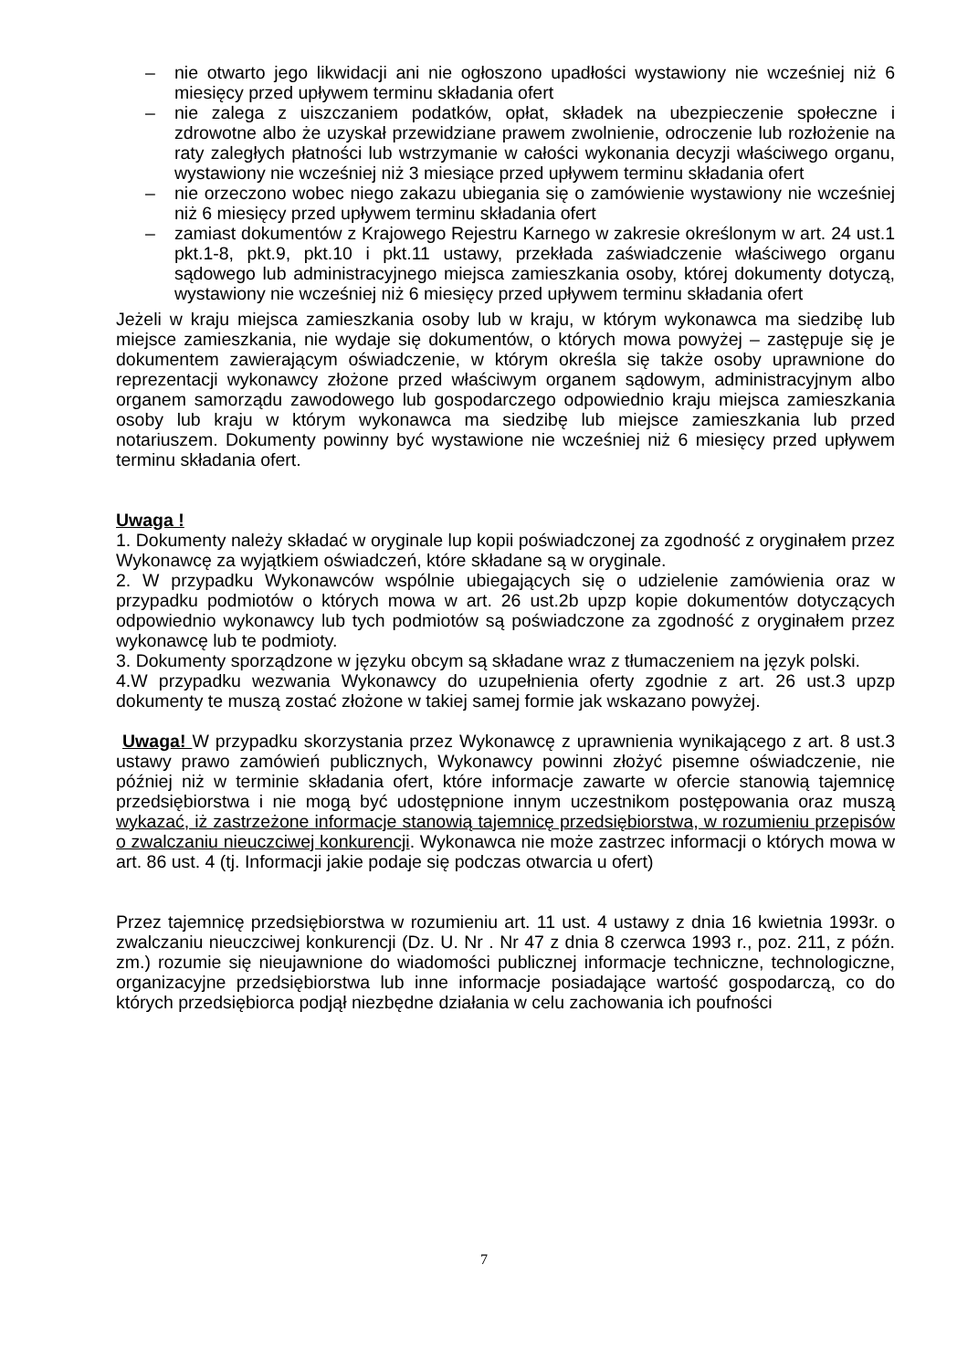– nie otwarto jego likwidacji ani nie ogłoszono upadłości wystawiony nie wcześniej niż 6 miesięcy przed upływem terminu składania ofert
– nie zalega z uiszczaniem podatków, opłat, składek na ubezpieczenie społeczne i zdrowotne albo że uzyskał przewidziane prawem zwolnienie, odroczenie lub rozłożenie na raty zaległych płatności lub wstrzymanie w całości wykonania decyzji właściwego organu, wystawiony nie wcześniej niż 3 miesiące przed upływem terminu składania ofert
– nie orzeczono wobec niego zakazu ubiegania się o zamówienie wystawiony nie wcześniej niż 6 miesięcy przed upływem terminu składania ofert
– zamiast dokumentów z Krajowego Rejestru Karnego w zakresie określonym w art. 24 ust.1 pkt.1-8, pkt.9, pkt.10 i pkt.11 ustawy, przekłada zaświadczenie właściwego organu sądowego lub administracyjnego miejsca zamieszkania osoby, której dokumenty dotyczą, wystawiony nie wcześniej niż 6 miesięcy przed upływem terminu składania ofert
Jeżeli w kraju miejsca zamieszkania osoby lub w kraju, w którym wykonawca ma siedzibę lub miejsce zamieszkania, nie wydaje się dokumentów, o których mowa powyżej – zastępuje się je dokumentem zawierającym oświadczenie, w którym określa się także osoby uprawnione do reprezentacji wykonawcy złożone przed właściwym organem sądowym, administracyjnym albo organem samorządu zawodowego lub gospodarczego odpowiednio kraju miejsca zamieszkania osoby lub kraju w którym wykonawca ma siedzibę lub miejsce zamieszkania lub przed notariuszem. Dokumenty powinny być wystawione nie wcześniej niż 6 miesięcy przed upływem terminu składania ofert.
Uwaga !
1. Dokumenty należy składać w oryginale lup kopii poświadczonej za zgodność z oryginałem przez Wykonawcę za wyjątkiem oświadczeń, które składane są w oryginale.
2. W przypadku Wykonawców wspólnie ubiegających się o udzielenie zamówienia oraz w przypadku podmiotów o których mowa w art. 26 ust.2b upzp kopie dokumentów dotyczących odpowiednio wykonawcy lub tych podmiotów są poświadczone za zgodność z oryginałem przez wykonawcę lub te podmioty.
3. Dokumenty sporządzone w języku obcym są składane wraz z tłumaczeniem na język polski.
4.W przypadku wezwania Wykonawcy do uzupełnienia oferty zgodnie z art. 26 ust.3 upzp dokumenty te muszą zostać złożone w takiej samej formie jak wskazano powyżej.
Uwaga! W przypadku skorzystania przez Wykonawcę z uprawnienia wynikającego z art. 8 ust.3 ustawy prawo zamówień publicznych, Wykonawcy powinni złożyć pisemne oświadczenie, nie później niż w terminie składania ofert, które informacje zawarte w ofercie stanowią tajemnicę przedsiębiorstwa i nie mogą być udostępnione innym uczestnikom postępowania oraz muszą wykazać, iż zastrzeżone informacje stanowią tajemnicę przedsiębiorstwa, w rozumieniu przepisów o zwalczaniu nieuczciwej konkurencji. Wykonawca nie może zastrzec informacji o których mowa w art. 86 ust. 4 (tj. Informacji jakie podaje się podczas otwarcia u ofert)
Przez tajemnicę przedsiębiorstwa w rozumieniu art. 11 ust. 4 ustawy z dnia 16 kwietnia 1993r. o zwalczaniu nieuczciwej konkurencji (Dz. U. Nr . Nr 47 z dnia 8 czerwca 1993 r., poz. 211, z późn. zm.) rozumie się nieujawnione do wiadomości publicznej informacje techniczne, technologiczne, organizacyjne przedsiębiorstwa lub inne informacje posiadające wartość gospodarczą, co do których przedsiębiorca podjął niezbędne działania w celu zachowania ich poufności
7